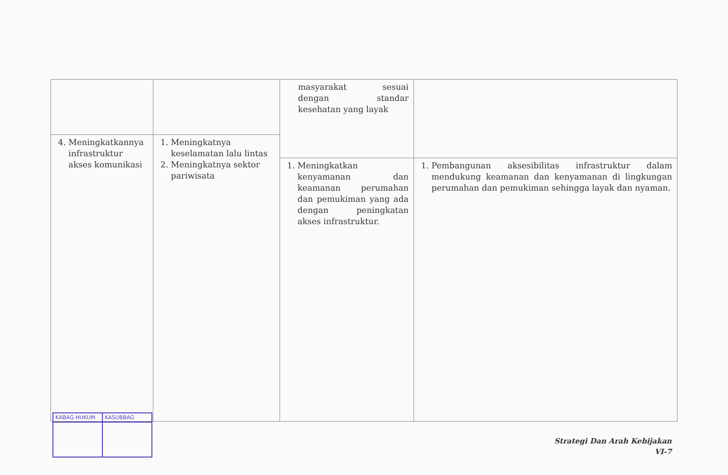| | | masyarakat sesuai dengan standar kesehatan yang layak | |
| 4. Meningkatkannya infrastruktur akses komunikasi | 1. Meningkatnya keselamatan lalu lintas 2. Meningkatnya sektor pariwisata | | |
| | | 1. Meningkatkan kenyamanan dan keamanan perumahan dan pemukiman yang ada dengan peningkatan akses infrastruktur. | 1. Pembangunan aksesibilitas infrastruktur dalam mendukung keamanan dan kenyamanan di lingkungan perumahan dan pemukiman sehingga layak dan nyaman. |
KABAG HUKUM KASUBBAG
Strategi Dan Arah Kebijakan
VI-7